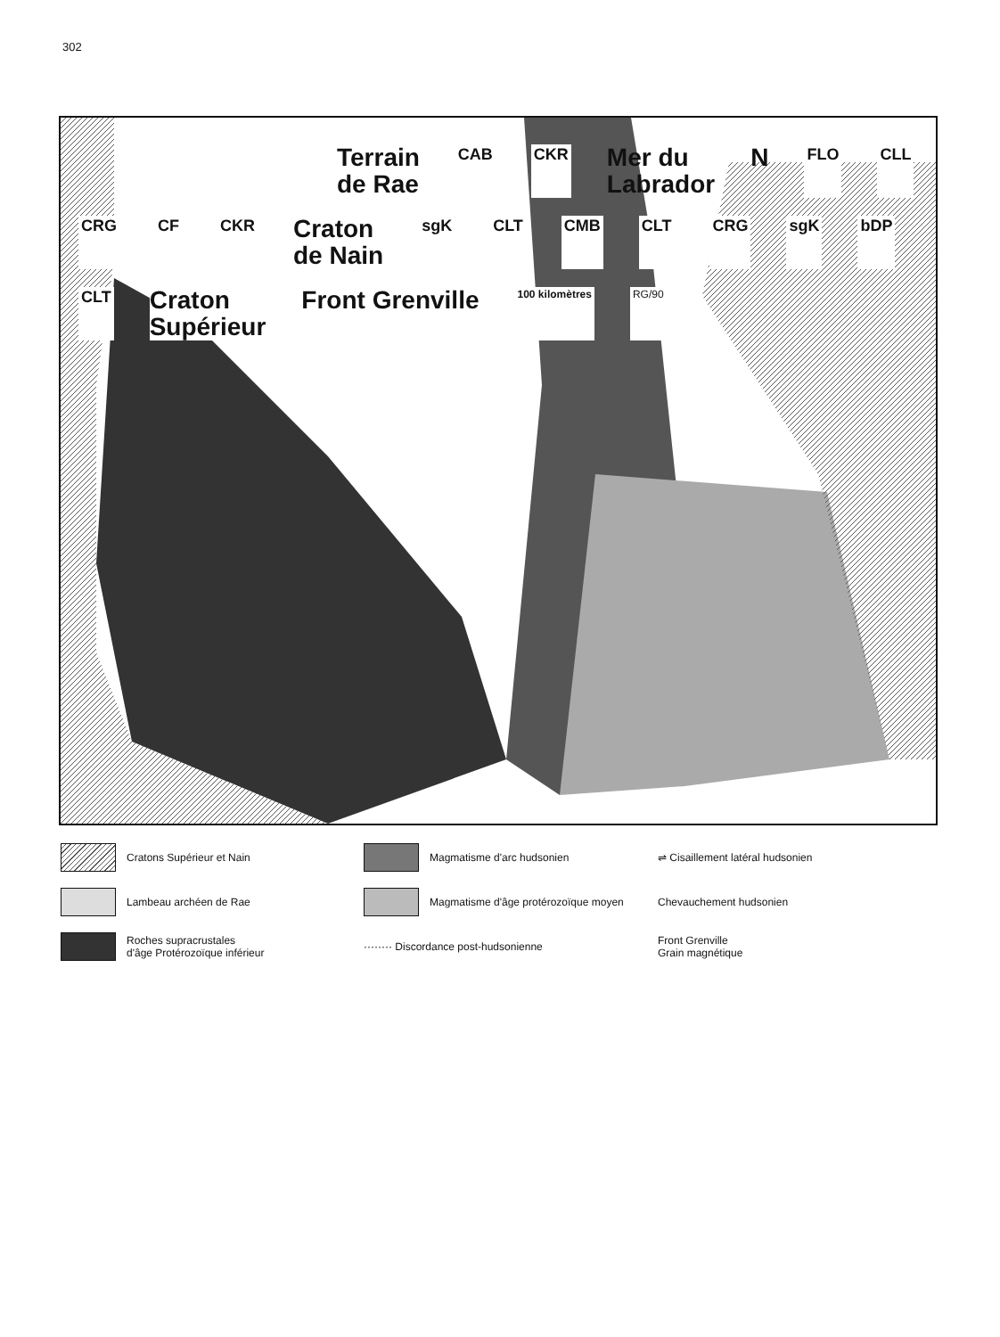302
Terrain
de Rae CAB CKR Mer du
Labrador N FLO CLL CRG CF CKR Craton
de Nain sgK CLT CMB CLT CRG sgK bDP CLT Craton
Supérieur Front Grenville 100 kilomètres RG/90
Cratons Supérieur et Nain
Magmatisme d'arc hudsonien
⇌ Cisaillement latéral hudsonien
Lambeau archéen de Rae
Magmatisme d'âge protérozoïque moyen
Chevauchement hudsonien
Roches supracrustales
d'âge Protérozoïque inférieur
········ Discordance post-hudsonienne
Front Grenville
Grain magnétique